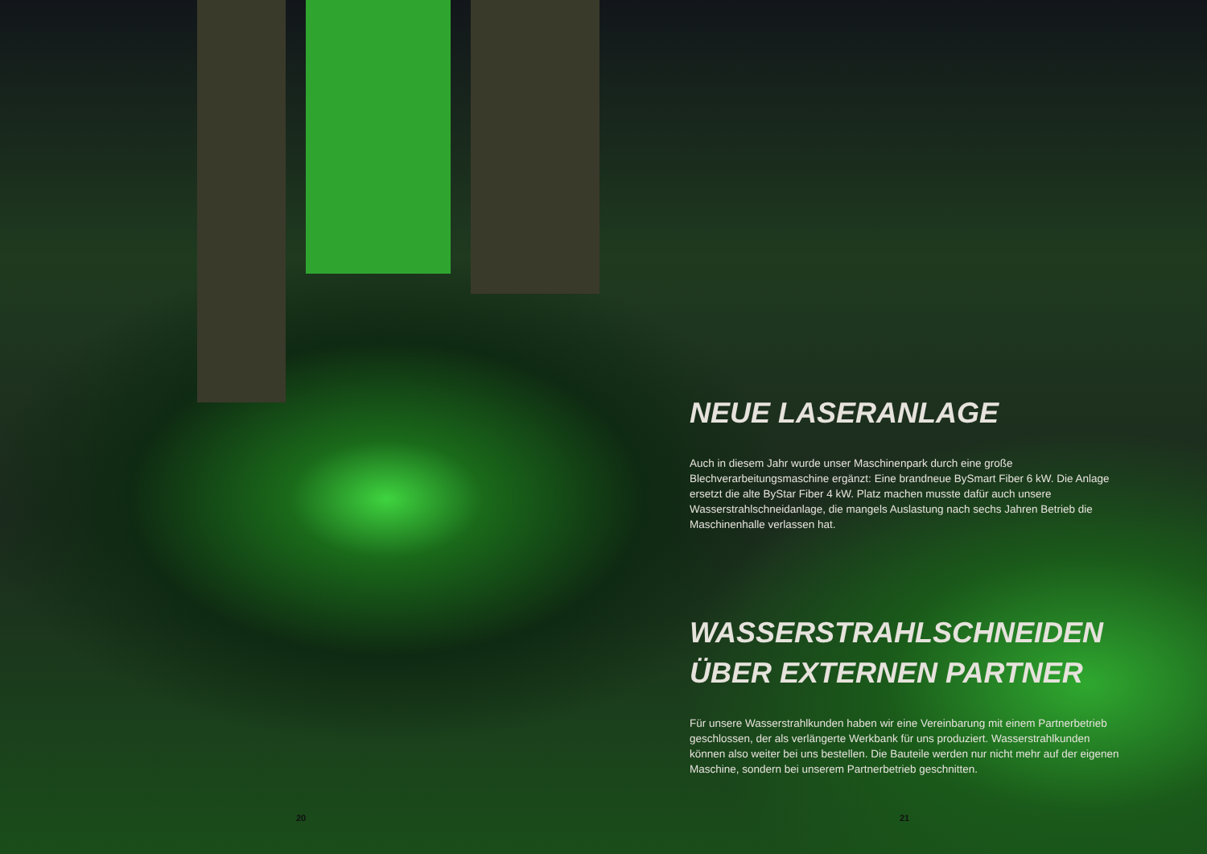NEUE LASERANLAGE
Auch in diesem Jahr wurde unser Maschinenpark durch eine große Blechverarbeitungsmaschine ergänzt: Eine brandneue BySmart Fiber 6 kW. Die Anlage ersetzt die alte ByStar Fiber 4 kW. Platz machen musste dafür auch unsere Wasserstrahlschneidanlage, die mangels Auslastung nach sechs Jahren Betrieb die Maschinenhalle verlassen hat.
WASSERSTRAHLSCHNEIDEN ÜBER EXTERNEN PARTNER
Für unsere Wasserstrahlkunden haben wir eine Vereinbarung mit einem Partnerbetrieb geschlossen, der als verlängerte Werkbank für uns produziert. Wasserstrahlkunden können also weiter bei uns bestellen. Die Bauteile werden nur nicht mehr auf der eigenen Maschine, sondern bei unserem Partnerbetrieb geschnitten.
20 21